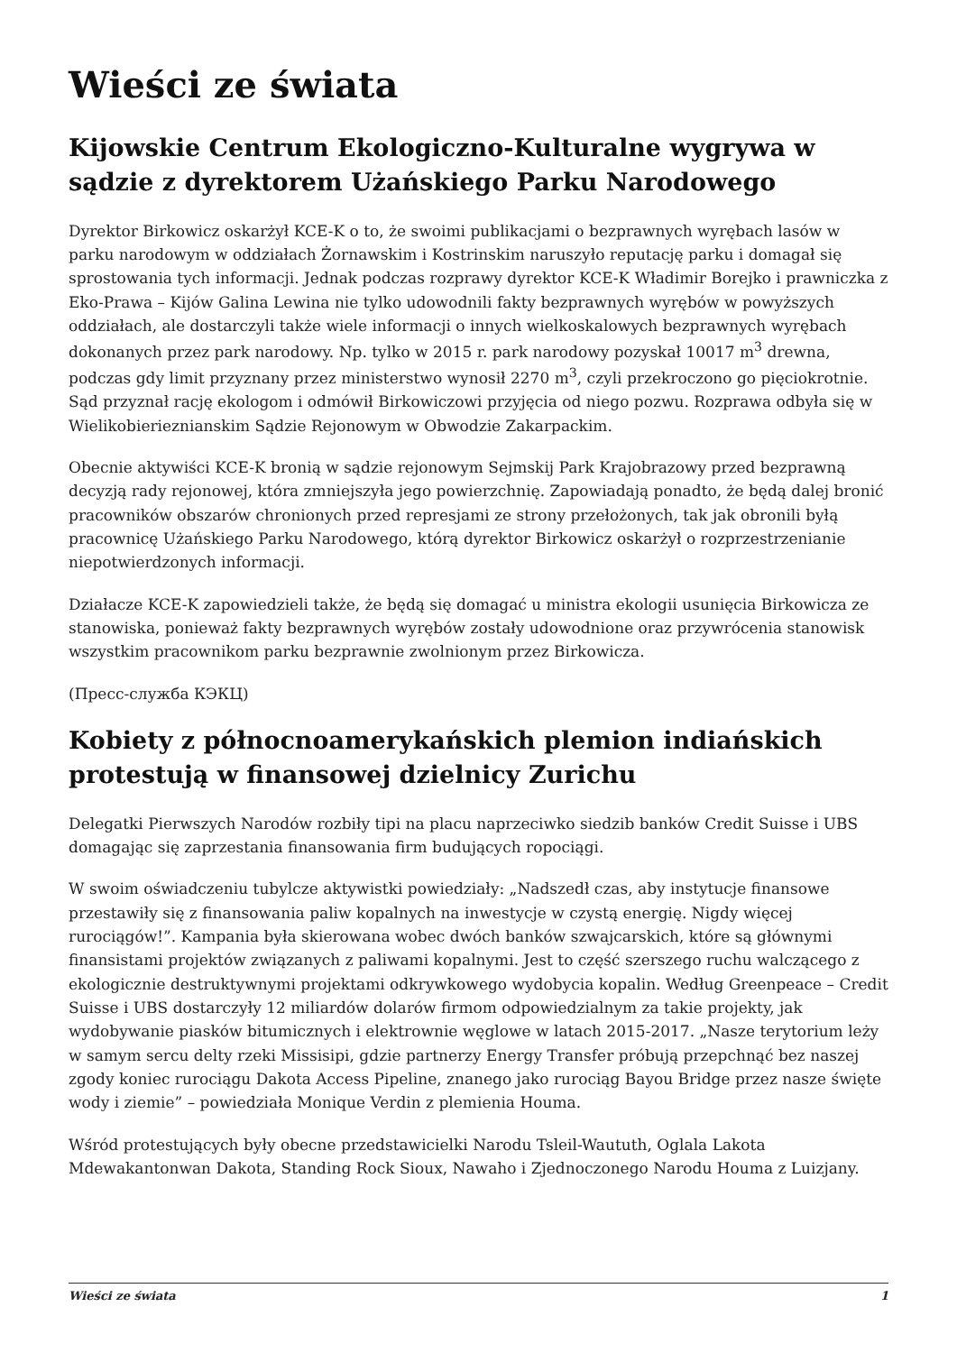Wieści ze świata
Kijowskie Centrum Ekologiczno-Kulturalne wygrywa w sądzie z dyrektorem Użańskiego Parku Narodowego
Dyrektor Birkowicz oskarżył KCE-K o to, że swoimi publikacjami o bezprawnych wyrębach lasów w parku narodowym w oddziałach Żornawskim i Kostrinskim naruszyło reputację parku i domagał się sprostowania tych informacji. Jednak podczas rozprawy dyrektor KCE-K Władimir Borejko i prawniczka z Eko-Prawa – Kijów Galina Lewina nie tylko udowodnili fakty bezprawnych wyrębów w powyższych oddziałach, ale dostarczyli także wiele informacji o innych wielkoskalowych bezprawnych wyrębach dokonanych przez park narodowy. Np. tylko w 2015 r. park narodowy pozyskał 10017 m<sup>3</sup> drewna, podczas gdy limit przyznany przez ministerstwo wynosił 2270 m<sup>3</sup>, czyli przekroczono go pięciokrotnie. Sąd przyznał rację ekologom i odmówił Birkowiczowi przyjęcia od niego pozwu. Rozprawa odbyła się w Wielikobierieznianskim Sądzie Rejonowym w Obwodzie Zakarpackim.
Obecnie aktywiści KCE-K bronią w sądzie rejonowym Sejmskij Park Krajobrazowy przed bezprawną decyzją rady rejonowej, która zmniejszyła jego powierzchnię. Zapowiadają ponadto, że będą dalej bronić pracowników obszarów chronionych przed represjami ze strony przełożonych, tak jak obronili byłą pracownicę Użańskiego Parku Narodowego, którą dyrektor Birkowicz oskarżył o rozprzestrzenianie niepotwierdzonych informacji.
Działacze KCE-K zapowiedzieli także, że będą się domagać u ministra ekologii usunięcia Birkowicza ze stanowiska, ponieważ fakty bezprawnych wyrębów zostały udowodnione oraz przywrócenia stanowisk wszystkim pracownikom parku bezprawnie zwolnionym przez Birkowicza.
(Пресс-служба КЭКЦ)
Kobiety z północnoamerykańskich plemion indiańskich protestują w finansowej dzielnicy Zurichu
Delegatki Pierwszych Narodów rozbiły tipi na placu naprzeciwko siedzib banków Credit Suisse i UBS domagając się zaprzestania finansowania firm budujących ropociągi.
W swoim oświadczeniu tubylcze aktywistki powiedziały: „Nadszedł czas, aby instytucje finansowe przestawiły się z finansowania paliw kopalnych na inwestycje w czystą energię. Nigdy więcej rurociągów!”. Kampania była skierowana wobec dwóch banków szwajcarskich, które są głównymi finansistami projektów związanych z paliwami kopalnymi. Jest to część szerszego ruchu walczącego z ekologicznie destruktywnymi projektami odkrywkowego wydobycia kopalin. Według Greenpeace – Credit Suisse i UBS dostarczyły 12 miliardów dolarów firmom odpowiedzialnym za takie projekty, jak wydobywanie piasków bitumicznych i elektrownie węglowe w latach 2015-2017. „Nasze terytorium leży w samym sercu delty rzeki Missisipi, gdzie partnerzy Energy Transfer próbują przepchnąć bez naszej zgody koniec rurociągu Dakota Access Pipeline, znanego jako rurociąg Bayou Bridge przez nasze święte wody i ziemie” – powiedziała Monique Verdin z plemienia Houma.
Wśród protestujących były obecne przedstawicielki Narodu Tsleil-Waututh, Oglala Lakota Mdewakantonwan Dakota, Standing Rock Sioux, Nawaho i Zjednoczonego Narodu Houma z Luizjany.
Wieści ze świata 1